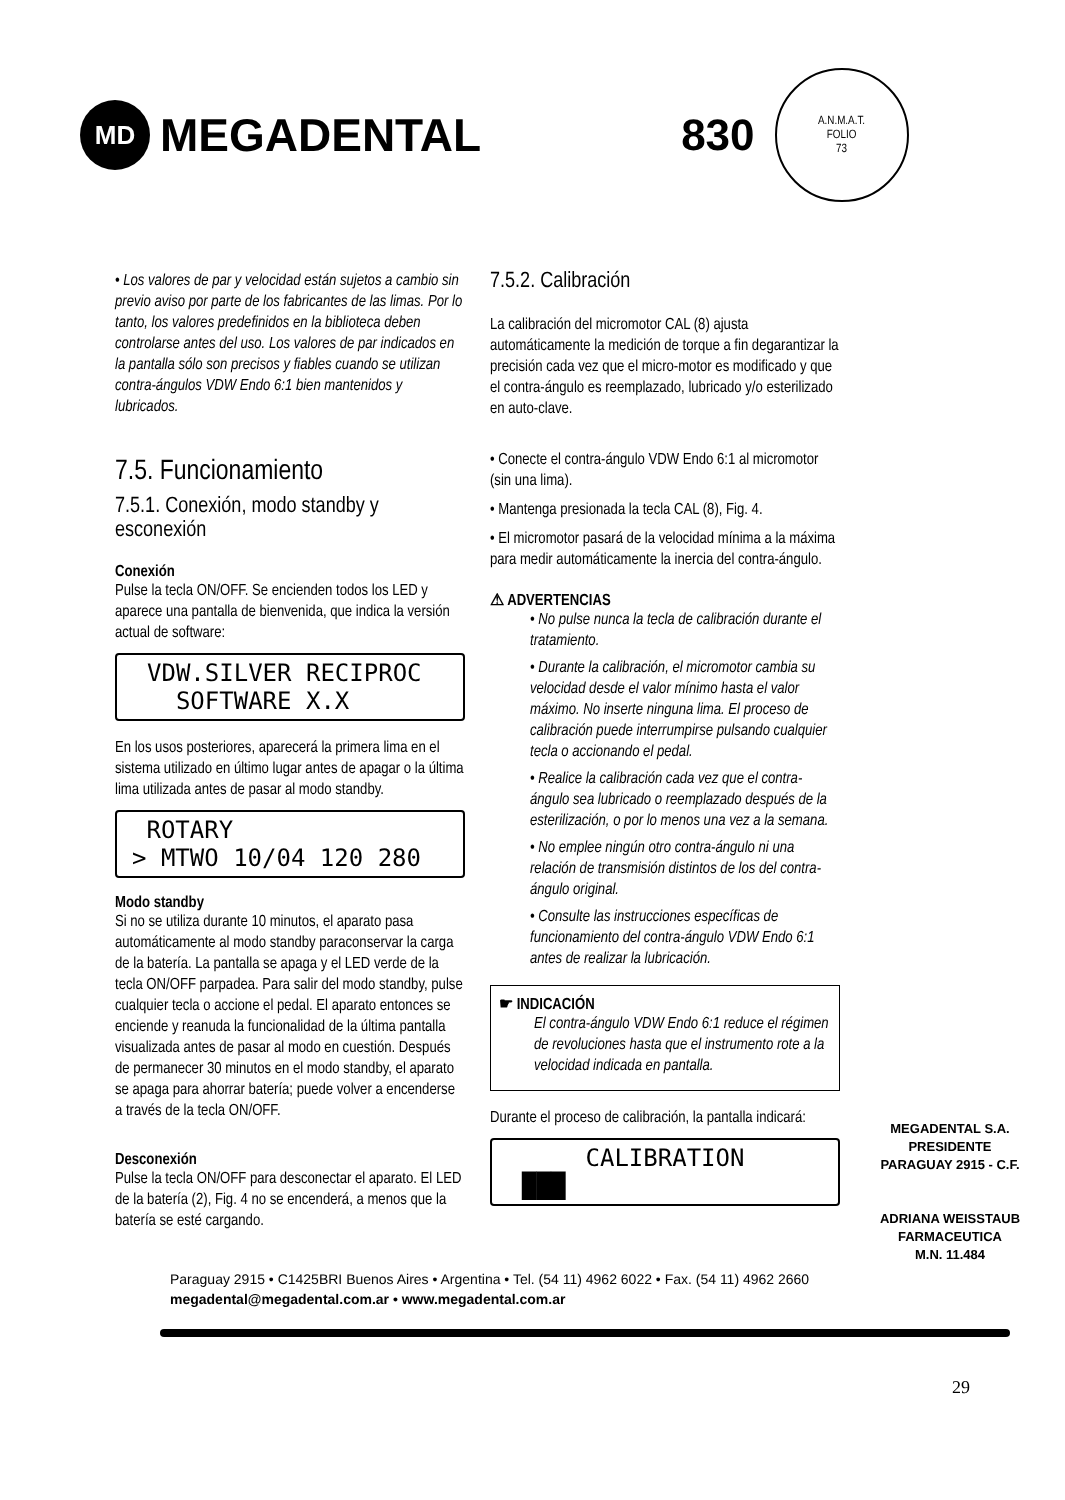MD
MEGADENTAL 830
A.N.M.A.T.
FOLIO
73
• Los valores de par y velocidad están sujetos a cambio sin previo aviso por parte de los fabricantes de las limas. Por lo tanto, los valores predefinidos en la biblioteca deben controlarse antes del uso. Los valores de par indicados en la pantalla sólo son precisos y fiables cuando se utilizan contra-ángulos VDW Endo 6:1 bien mantenidos y lubricados.
7.5. Funcionamiento
7.5.1. Conexión, modo standby y esconexión
Conexión
Pulse la tecla ON/OFF. Se encienden todos los LED y aparece una pantalla de bienvenida, que indica la versión actual de software:
VDW.SILVER RECIPROC
SOFTWARE X.X
En los usos posteriores, aparecerá la primera lima en el sistema utilizado en último lugar antes de apagar o la última lima utilizada antes de pasar al modo standby.
ROTARY
> MTWO 10/04 120 280
Modo standby
Si no se utiliza durante 10 minutos, el aparato pasa automáticamente al modo standby paraconservar la carga de la batería. La pantalla se apaga y el LED verde de la tecla ON/OFF parpadea. Para salir del modo standby, pulse cualquier tecla o accione el pedal. El aparato entonces se enciende y reanuda la funcionalidad de la última pantalla visualizada antes de pasar al modo en cuestión. Después de permanecer 30 minutos en el modo standby, el aparato se apaga para ahorrar batería; puede volver a encenderse a través de la tecla ON/OFF.
Desconexión
Pulse la tecla ON/OFF para desconectar el aparato. El LED de la batería (2), Fig. 4 no se encenderá, a menos que la batería se esté cargando.
7.5.2. Calibración
La calibración del micromotor CAL (8) ajusta automáticamente la medición de torque a fin degarantizar la precisión cada vez que el micro-motor es modificado y que el contra-ángulo es reemplazado, lubricado y/o esterilizado en auto-clave.
• Conecte el contra-ángulo VDW Endo 6:1 al micromotor (sin una lima).
• Mantenga presionada la tecla CAL (8), Fig. 4.
• El micromotor pasará de la velocidad mínima a la máxima para medir automáticamente la inercia del contra-ángulo.
⚠ ADVERTENCIAS
• No pulse nunca la tecla de calibración durante el tratamiento.
• Durante la calibración, el micromotor cambia su velocidad desde el valor mínimo hasta el valor máximo. No inserte ninguna lima. El proceso de calibración puede interrumpirse pulsando cualquier tecla o accionando el pedal.
• Realice la calibración cada vez que el contra-ángulo sea lubricado o reemplazado después de la esterilización, o por lo menos una vez a la semana.
• No emplee ningún otro contra-ángulo ni una relación de transmisión distintos de los del contra-ángulo original.
• Consulte las instrucciones específicas de funcionamiento del contra-ángulo VDW Endo 6:1 antes de realizar la lubricación.
☛ INDICACIÓN
El contra-ángulo VDW Endo 6:1 reduce el régimen de revoluciones hasta que el instrumento rote a la velocidad indicada en pantalla.
Durante el proceso de calibración, la pantalla indicará:
CALIBRATION
███
MEGADENTAL S.A.
PRESIDENTE
PARAGUAY 2915 - C.F.
ADRIANA WEISSTAUB
FARMACEUTICA
M.N. 11.484
Paraguay 2915 • C1425BRI Buenos Aires • Argentina • Tel. (54 11) 4962 6022 • Fax. (54 11) 4962 2660
megadental@megadental.com.ar • www.megadental.com.ar
29